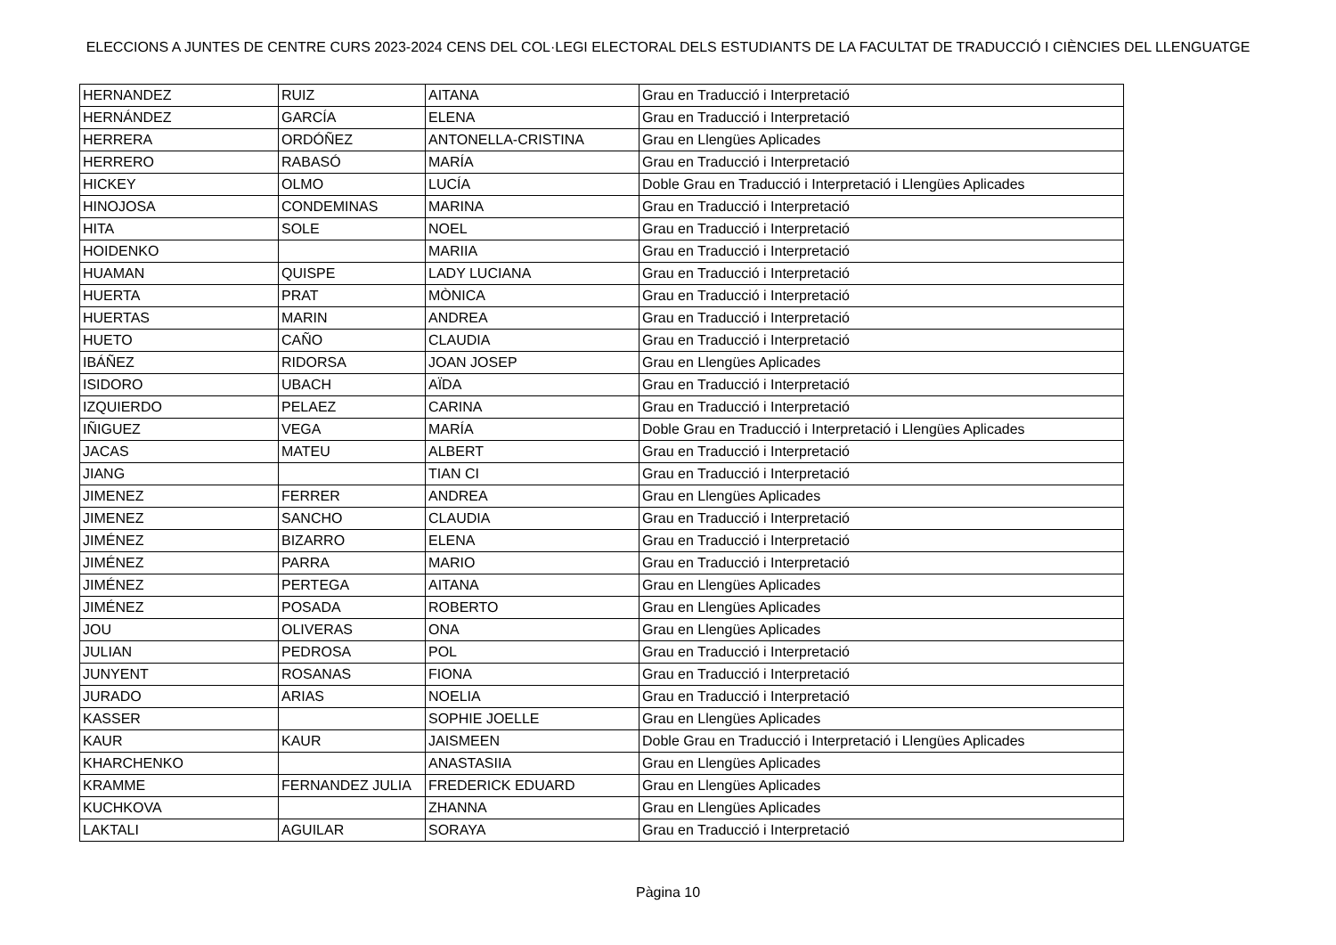ELECCIONS A JUNTES DE CENTRE CURS 2023-2024 CENS DEL COL·LEGI ELECTORAL DELS ESTUDIANTS DE LA FACULTAT DE TRADUCCIÓ I CIÈNCIES DEL LLENGUATGE
| HERNANDEZ | RUIZ | AITANA | Grau en Traducció i Interpretació |
| HERNÁNDEZ | GARCÍA | ELENA | Grau en Traducció i Interpretació |
| HERRERA | ORDÓÑEZ | ANTONELLA-CRISTINA | Grau en Llengües Aplicades |
| HERRERO | RABASÓ | MARÍA | Grau en Traducció i Interpretació |
| HICKEY | OLMO | LUCÍA | Doble Grau en Traducció i Interpretació i Llengües Aplicades |
| HINOJOSA | CONDEMINAS | MARINA | Grau en Traducció i Interpretació |
| HITA | SOLE | NOEL | Grau en Traducció i Interpretació |
| HOIDENKO | | MARIIA | Grau en Traducció i Interpretació |
| HUAMAN | QUISPE | LADY LUCIANA | Grau en Traducció i Interpretació |
| HUERTA | PRAT | MÒNICA | Grau en Traducció i Interpretació |
| HUERTAS | MARIN | ANDREA | Grau en Traducció i Interpretació |
| HUETO | CAÑO | CLAUDIA | Grau en Traducció i Interpretació |
| IBÁÑEZ | RIDORSA | JOAN JOSEP | Grau en Llengües Aplicades |
| ISIDORO | UBACH | AÏDA | Grau en Traducció i Interpretació |
| IZQUIERDO | PELAEZ | CARINA | Grau en Traducció i Interpretació |
| IÑIGUEZ | VEGA | MARÍA | Doble Grau en Traducció i Interpretació i Llengües Aplicades |
| JACAS | MATEU | ALBERT | Grau en Traducció i Interpretació |
| JIANG | | TIAN CI | Grau en Traducció i Interpretació |
| JIMENEZ | FERRER | ANDREA | Grau en Llengües Aplicades |
| JIMENEZ | SANCHO | CLAUDIA | Grau en Traducció i Interpretació |
| JIMÉNEZ | BIZARRO | ELENA | Grau en Traducció i Interpretació |
| JIMÉNEZ | PARRA | MARIO | Grau en Traducció i Interpretació |
| JIMÉNEZ | PERTEGA | AITANA | Grau en Llengües Aplicades |
| JIMÉNEZ | POSADA | ROBERTO | Grau en Llengües Aplicades |
| JOU | OLIVERAS | ONA | Grau en Llengües Aplicades |
| JULIAN | PEDROSA | POL | Grau en Traducció i Interpretació |
| JUNYENT | ROSANAS | FIONA | Grau en Traducció i Interpretació |
| JURADO | ARIAS | NOELIA | Grau en Traducció i Interpretació |
| KASSER | | SOPHIE JOELLE | Grau en Llengües Aplicades |
| KAUR | KAUR | JAISMEEN | Doble Grau en Traducció i Interpretació i Llengües Aplicades |
| KHARCHENKO | | ANASTASIIA | Grau en Llengües Aplicades |
| KRAMME | FERNANDEZ JULIA | FREDERICK EDUARD | Grau en Llengües Aplicades |
| KUCHKOVA | | ZHANNA | Grau en Llengües Aplicades |
| LAKTALI | AGUILAR | SORAYA | Grau en Traducció i Interpretació |
Pàgina 10